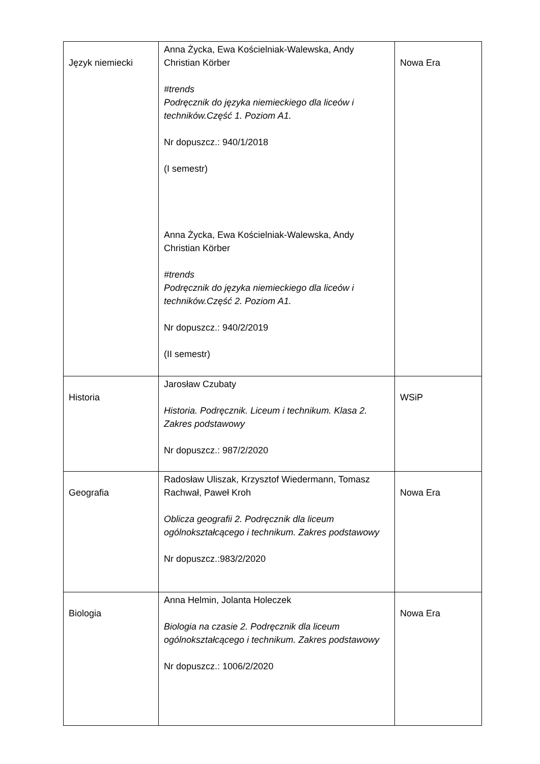| Język niemiecki | Anna Życka, Ewa Kościelniak-Walewska, Andy Christian Körber #trends Podręcznik do języka niemieckiego dla liceów i techników.Część 1. Poziom A1. Nr dopuszcz.: 940/1/2018 (I semestr) Anna Życka, Ewa Kościelniak-Walewska, Andy Christian Körber #trends Podręcznik do języka niemieckiego dla liceów i techników.Część 2. Poziom A1. Nr dopuszcz.: 940/2/2019 (II semestr) | Nowa Era |
| Historia | Jarosław Czubaty Historia. Podręcznik. Liceum i technikum. Klasa 2. Zakres podstawowy Nr dopuszcz.: 987/2/2020 | WSiP |
| Geografia | Radosław Uliszak, Krzysztof Wiedermann, Tomasz Rachwał, Paweł Kroh Oblicza geografii 2. Podręcznik dla liceum ogólnokształcącego i technikum. Zakres podstawowy Nr dopuszcz.:983/2/2020 | Nowa Era |
| Biologia | Anna Helmin, Jolanta Holeczek Biologia na czasie 2. Podręcznik dla liceum ogólnokształcącego i technikum. Zakres podstawowy Nr dopuszcz.: 1006/2/2020 | Nowa Era |